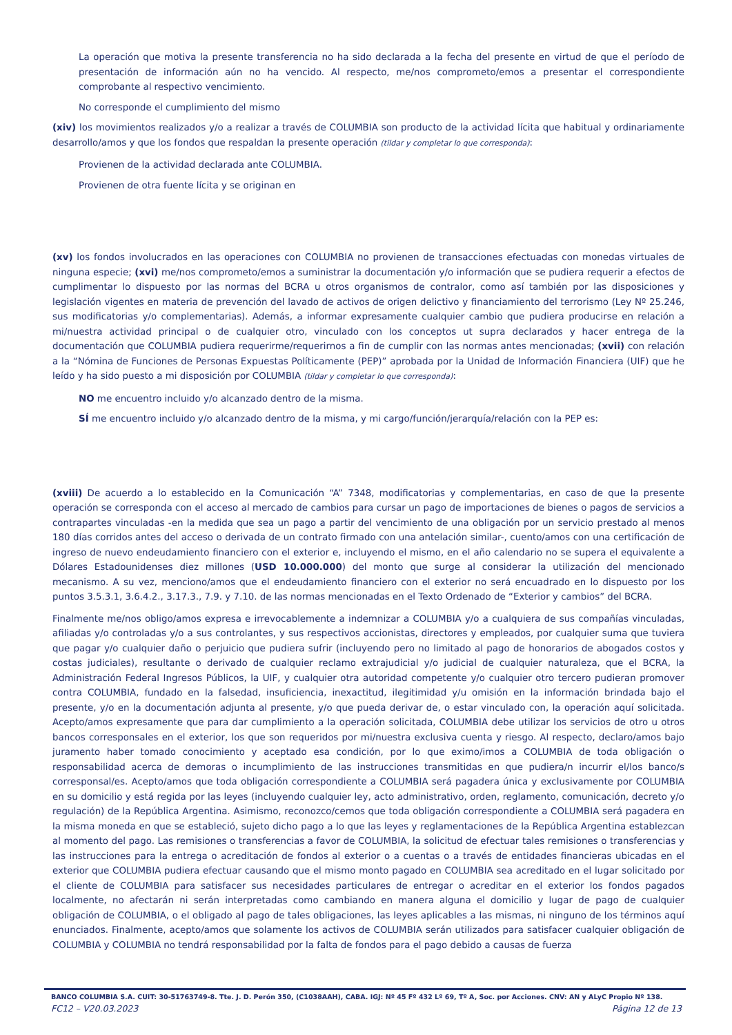La operación que motiva la presente transferencia no ha sido declarada a la fecha del presente en virtud de que el período de presentación de información aún no ha vencido. Al respecto, me/nos comprometo/emos a presentar el correspondiente comprobante al respectivo vencimiento.
No corresponde el cumplimiento del mismo
(xiv) los movimientos realizados y/o a realizar a través de COLUMBIA son producto de la actividad lícita que habitual y ordinariamente desarrollo/amos y que los fondos que respaldan la presente operación (tildar y completar lo que corresponda):
Provienen de la actividad declarada ante COLUMBIA.
Provienen de otra fuente lícita y se originan en
(xv) los fondos involucrados en las operaciones con COLUMBIA no provienen de transacciones efectuadas con monedas virtuales de ninguna especie; (xvi) me/nos comprometo/emos a suministrar la documentación y/o información que se pudiera requerir a efectos de cumplimentar lo dispuesto por las normas del BCRA u otros organismos de contralor, como así también por las disposiciones y legislación vigentes en materia de prevención del lavado de activos de origen delictivo y financiamiento del terrorismo (Ley Nº 25.246, sus modificatorias y/o complementarias). Además, a informar expresamente cualquier cambio que pudiera producirse en relación a mi/nuestra actividad principal o de cualquier otro, vinculado con los conceptos ut supra declarados y hacer entrega de la documentación que COLUMBIA pudiera requerirme/requerirnos a fin de cumplir con las normas antes mencionadas; (xvii) con relación a la “Nómina de Funciones de Personas Expuestas Políticamente (PEP)” aprobada por la Unidad de Información Financiera (UIF) que he leído y ha sido puesto a mi disposición por COLUMBIA (tildar y completar lo que corresponda):
NO me encuentro incluido y/o alcanzado dentro de la misma.
SÍ me encuentro incluido y/o alcanzado dentro de la misma, y mi cargo/función/jerarquía/relación con la PEP es:
(xviii) De acuerdo a lo establecido en la Comunicación “A” 7348, modificatorias y complementarias, en caso de que la presente operación se corresponda con el acceso al mercado de cambios para cursar un pago de importaciones de bienes o pagos de servicios a contrapartes vinculadas -en la medida que sea un pago a partir del vencimiento de una obligación por un servicio prestado al menos 180 días corridos antes del acceso o derivada de un contrato firmado con una antelación similar-, cuento/amos con una certificación de ingreso de nuevo endeudamiento financiero con el exterior e, incluyendo el mismo, en el año calendario no se supera el equivalente a Dólares Estadounidenses diez millones (USD 10.000.000) del monto que surge al considerar la utilización del mencionado mecanismo. A su vez, menciono/amos que el endeudamiento financiero con el exterior no será encuadrado en lo dispuesto por los puntos 3.5.3.1, 3.6.4.2., 3.17.3., 7.9. y 7.10. de las normas mencionadas en el Texto Ordenado de “Exterior y cambios” del BCRA.
Finalmente me/nos obligo/amos expresa e irrevocablemente a indemnizar a COLUMBIA y/o a cualquiera de sus compañías vinculadas, afiliadas y/o controladas y/o a sus controlantes, y sus respectivos accionistas, directores y empleados, por cualquier suma que tuviera que pagar y/o cualquier daño o perjuicio que pudiera sufrir (incluyendo pero no limitado al pago de honorarios de abogados costos y costas judiciales), resultante o derivado de cualquier reclamo extrajudicial y/o judicial de cualquier naturaleza, que el BCRA, la Administración Federal Ingresos Públicos, la UIF, y cualquier otra autoridad competente y/o cualquier otro tercero pudieran promover contra COLUMBIA, fundado en la falsedad, insuficiencia, inexactitud, ilegitimidad y/u omisión en la información brindada bajo el presente, y/o en la documentación adjunta al presente, y/o que pueda derivar de, o estar vinculado con, la operación aquí solicitada. Acepto/amos expresamente que para dar cumplimiento a la operación solicitada, COLUMBIA debe utilizar los servicios de otro u otros bancos corresponsales en el exterior, los que son requeridos por mi/nuestra exclusiva cuenta y riesgo. Al respecto, declaro/amos bajo juramento haber tomado conocimiento y aceptado esa condición, por lo que eximo/imos a COLUMBIA de toda obligación o responsabilidad acerca de demoras o incumplimiento de las instrucciones transmitidas en que pudiera/n incurrir el/los banco/s corresponsal/es. Acepto/amos que toda obligación correspondiente a COLUMBIA será pagadera única y exclusivamente por COLUMBIA en su domicilio y está regida por las leyes (incluyendo cualquier ley, acto administrativo, orden, reglamento, comunicación, decreto y/o regulación) de la República Argentina. Asimismo, reconozco/cemos que toda obligación correspondiente a COLUMBIA será pagadera en la misma moneda en que se estableció, sujeto dicho pago a lo que las leyes y reglamentaciones de la República Argentina establezcan al momento del pago. Las remisiones o transferencias a favor de COLUMBIA, la solicitud de efectuar tales remisiones o transferencias y las instrucciones para la entrega o acreditación de fondos al exterior o a cuentas o a través de entidades financieras ubicadas en el exterior que COLUMBIA pudiera efectuar causando que el mismo monto pagado en COLUMBIA sea acreditado en el lugar solicitado por el cliente de COLUMBIA para satisfacer sus necesidades particulares de entregar o acreditar en el exterior los fondos pagados localmente, no afectarán ni serán interpretadas como cambiando en manera alguna el domicilio y lugar de pago de cualquier obligación de COLUMBIA, o el obligado al pago de tales obligaciones, las leyes aplicables a las mismas, ni ninguno de los términos aquí enunciados. Finalmente, acepto/amos que solamente los activos de COLUMBIA serán utilizados para satisfacer cualquier obligación de COLUMBIA y COLUMBIA no tendrá responsabilidad por la falta de fondos para el pago debido a causas de fuerza
BANCO COLUMBIA S.A. CUIT: 30-51763749-8. Tte. J. D. Perón 350, (C1038AAH), CABA. IGJ: Nº 45 Fº 432 Lº 69, Tº A, Soc. por Acciones. CNV: AN y ALyC Propio Nº 138.
FC12 – V20.03.2023 Página 12 de 13